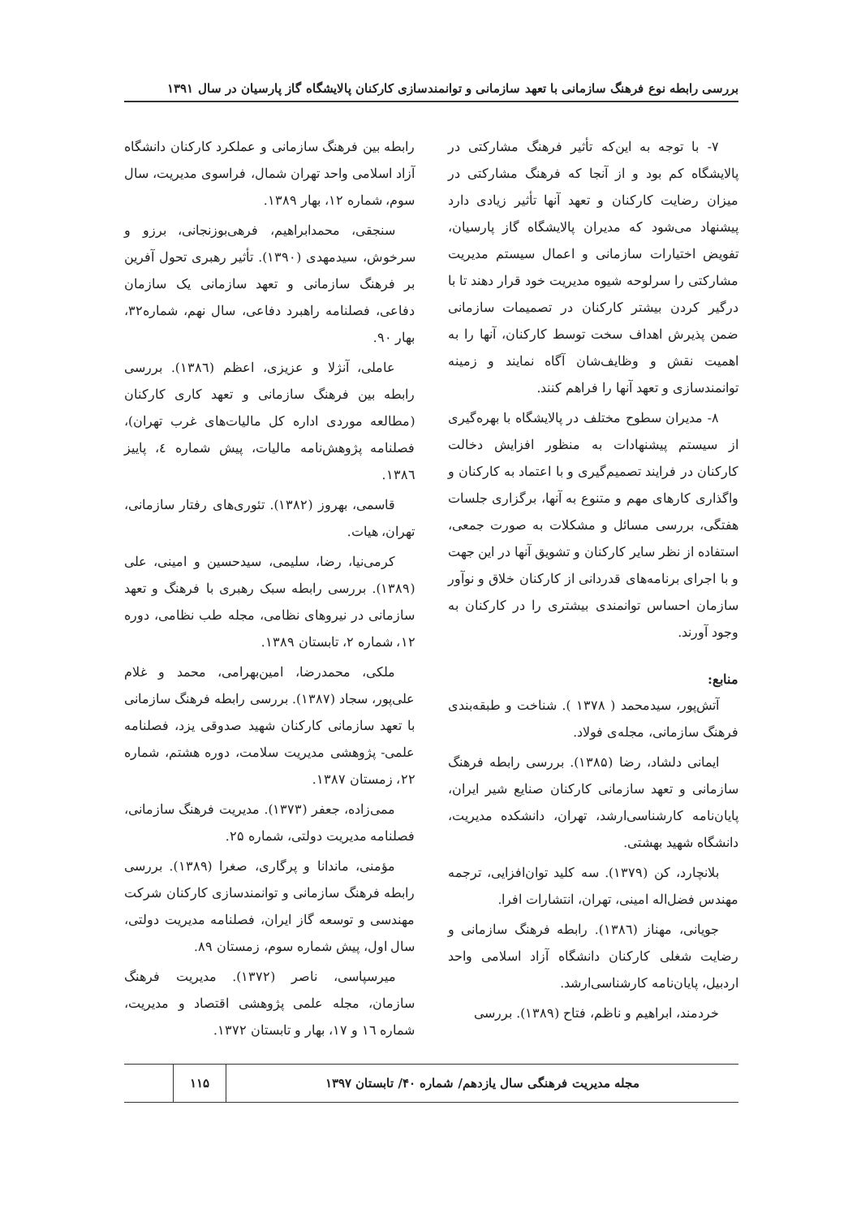بررسی رابطه نوع فرهنگ سازمانی با تعهد سازمانی و توانمندسازی کارکنان پالایشگاه گاز پارسیان در سال ۱۳۹۱
۷- با توجه به این‌که تأثیر فرهنگ مشارکتی در پالایشگاه کم بود و از آنجا که فرهنگ مشارکتی در میزان رضایت کارکنان و تعهد آنها تأثیر زیادی دارد پیشنهاد می‌شود که مدیران پالایشگاه گاز پارسیان، تفویض اختیارات سازمانی و اعمال سیستم مدیریت مشارکتی را سرلوحه شیوه مدیریت خود قرار دهند تا با درگیر کردن بیشتر کارکنان در تصمیمات سازمانی ضمن پذیرش اهداف سخت توسط کارکنان، آنها را به اهمیت نقش و وظایف‌شان آگاه نمایند و زمینه توانمندسازی و تعهد آنها را فراهم کنند.
۸- مدیران سطوح مختلف در پالایشگاه با بهره‌گیری از سیستم پیشنهادات به منظور افزایش دخالت کارکنان در فرایند تصمیم‌گیری و با اعتماد به کارکنان و واگذاری کارهای مهم و متنوع به آنها، برگزاری جلسات هفتگی، بررسی مسائل و مشکلات به صورت جمعی، استفاده از نظر سایر کارکنان و تشویق آنها در این جهت و با اجرای برنامه‌های قدردانی از کارکنان خلاق و نوآور سازمان احساس توانمندی بیشتری را در کارکنان به وجود آورند.
منابع:
آتش‌پور، سیدمحمد ( ۱۳۷۸ ). شناخت و طبقه‌بندی فرهنگ سازمانی، مجله‌ی فولاد.
ایمانی دلشاد، رضا (۱۳۸۵). بررسی رابطه فرهنگ سازمانی و تعهد سازمانی کارکنان صنایع شیر ایران، پایان‌نامه کارشناسی‌ارشد، تهران، دانشکده مدیریت، دانشگاه شهید بهشتی.
بلانچارد، کن (۱۳۷۹). سه کلید توان‌افزایی، ترجمه مهندس فضل‌اله امینی، تهران، انتشارات افرا.
جویانی، مهناز (۱۳۸٦). رابطه فرهنگ سازمانی و رضایت شغلی کارکنان دانشگاه آزاد اسلامی واحد اردبیل، پایان‌نامه کارشناسی‌ارشد.
خردمند، ابراهیم و ناظم، فتاح (۱۳۸۹). بررسی
رابطه بین فرهنگ سازمانی و عملکرد کارکنان دانشگاه آزاد اسلامی واحد تهران شمال، فراسوی مدیریت، سال سوم، شماره ۱۲، بهار ۱۳۸۹.
سنجقی، محمدابراهیم، فرهی‌بوزنجانی، برزو و سرخوش، سیدمهدی (۱۳۹۰). تأثیر رهبری تحول آفرین بر فرهنگ سازمانی و تعهد سازمانی یک سازمان دفاعی، فصلنامه راهبرد دفاعی، سال نهم، شماره۳۲، بهار ۹۰.
عاملی، آنژلا و عزیزی، اعظم (۱۳۸٦). بررسی رابطه بین فرهنگ سازمانی و تعهد کاری کارکنان (مطالعه موردی اداره کل مالیات‌های غرب تهران)، فصلنامه پژوهش‌نامه مالیات، پیش شماره ٤، پاییز ۱۳۸٦.
قاسمی، بهروز (۱۳۸۲). تئوری‌های رفتار سازمانی، تهران، هیات.
کرمی‌نیا، رضا، سلیمی، سیدحسین و امینی، علی (۱۳۸۹). بررسی رابطه سبک رهبری با فرهنگ و تعهد سازمانی در نیروهای نظامی، مجله طب نظامی، دوره ۱۲، شماره ۲، تابستان ۱۳۸۹.
ملکی، محمدرضا، امین‌بهرامی، محمد و غلام علی‌پور، سجاد (۱۳۸۷). بررسی رابطه فرهنگ سازمانی با تعهد سازمانی کارکنان شهید صدوقی یزد، فصلنامه علمی- پژوهشی مدیریت سلامت، دوره هشتم، شماره ۲۲، زمستان ۱۳۸۷.
ممی‌زاده، جعفر (۱۳۷۳). مدیریت فرهنگ سازمانی، فصلنامه مدیریت دولتی، شماره ۲۵.
مؤمنی، ماندانا و پرگاری، صغرا (۱۳۸۹). بررسی رابطه فرهنگ سازمانی و توانمندسازی کارکنان شرکت مهندسی و توسعه گاز ایران، فصلنامه مدیریت دولتی، سال اول، پیش شماره سوم، زمستان ۸۹.
میرسپاسی، ناصر (۱۳۷۲). مدیریت فرهنگ سازمان، مجله علمی پژوهشی اقتصاد و مدیریت، شماره ۱٦ و ۱۷، بهار و تابستان ۱۳۷۲.
مجله مدیریت فرهنگی سال یازدهم/ شماره ۴۰/ تابستان ۱۳۹۷
۱۱۵